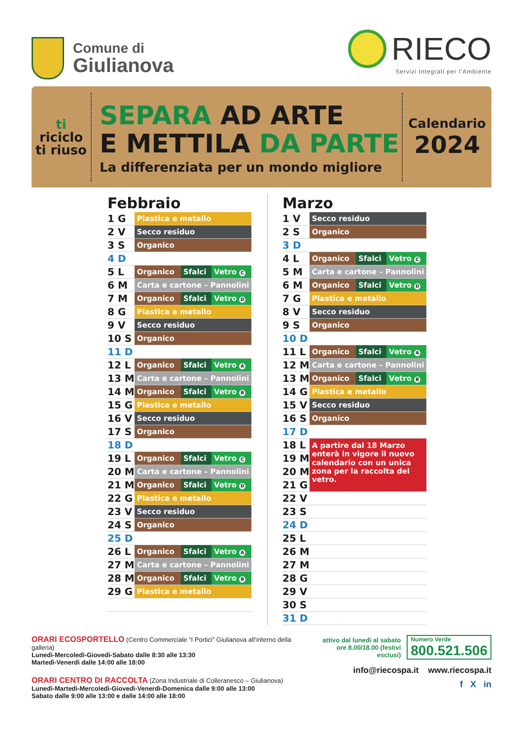Comune di
Giulianova
RIECO
Servizi Integrati per l’Ambiente
ti
riciclo
ti riuso
SEPARA AD ARTE
E METTILA DA PARTE
La differenziata per un mondo migliore
Calendario
2024
Febbraio
| 1 G | Plastica e metallo | | |
| 2 V | Secco residuo | | |
| 3 S | Organico | | |
| 4 D | | | |
| 5 L | Organico | Sfalci | Vetro C |
| 6 M | Carta e cartone – Pannolini | | |
| 7 M | Organico | Sfalci | Vetro D |
| 8 G | Plastica e metallo | | |
| 9 V | Secco residuo | | |
| 10 S | Organico | | |
| 11 D | | | |
| 12 L | Organico | Sfalci | Vetro A |
| 13 M | Carta e cartone – Pannolini | | |
| 14 M | Organico | Sfalci | Vetro B |
| 15 G | Plastica e metallo | | |
| 16 V | Secco residuo | | |
| 17 S | Organico | | |
| 18 D | | | |
| 19 L | Organico | Sfalci | Vetro C |
| 20 M | Carta e cartone – Pannolini | | |
| 21 M | Organico | Sfalci | Vetro D |
| 22 G | Plastica e metallo | | |
| 23 V | Secco residuo | | |
| 24 S | Organico | | |
| 25 D | | | |
| 26 L | Organico | Sfalci | Vetro A |
| 27 M | Carta e cartone – Pannolini | | |
| 28 M | Organico | Sfalci | Vetro B |
| 29 G | Plastica e metallo | | |
Marzo
| 1 V | Secco residuo | | |
| 2 S | Organico | | |
| 3 D | | | |
| 4 L | Organico | Sfalci | Vetro C |
| 5 M | Carta e cartone – Pannolini | | |
| 6 M | Organico | Sfalci | Vetro D |
| 7 G | Plastica e metallo | | |
| 8 V | Secco residuo | | |
| 9 S | Organico | | |
| 10 D | | | |
| 11 L | Organico | Sfalci | Vetro A |
| 12 M | Carta e cartone – Pannolini | | |
| 13 M | Organico | Sfalci | Vetro B |
| 14 G | Plastica e metallo | | |
| 15 V | Secco residuo | | |
| 16 S | Organico | | |
| 17 D | | | |
| 18 L | A partire dal 18 Marzo enterà in vigore il nuovo calendario con un unica zona per la raccolta del vetro. | | |
| 19 M | | | |
| 20 M | | | |
| 21 G | | | |
| 22 V | | | |
| 23 S | | | |
| 24 D | | | |
| 25 L | | | |
| 26 M | | | |
| 27 M | | | |
| 28 G | | | |
| 29 V | | | |
| 30 S | | | |
| 31 D | | | |
ORARI ECOSPORTELLO (Centro Commerciale “I Portici” Giulianova all’interno della galleria)
Lunedì-Mercoledì-Giovedì-Sabato dalle 8:30 alle 13:30
Martedì-Venerdì dalle 14:00 alle 18:00
ORARI CENTRO DI RACCOLTA (Zona Industriale di Colleranesco – Giulianova)
Lunedì-Martedì-Mercoledì-Giovedì-Venerdì-Domenica dalle 9:00 alle 13:00
Sabato dalle 9:00 alle 13:00 e dalle 14:00 alle 18:00
attivo dal lunedì al sabato
ore 8.00/18.00 (festivi esclusi)
Numero Verde
800.521.506
info@riecospa.it www.riecospa.it
f X in